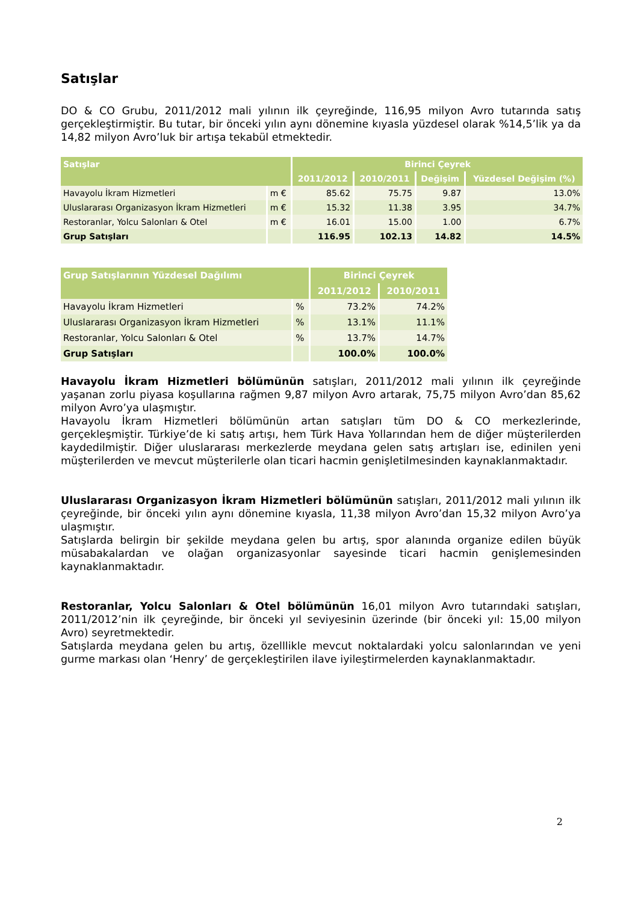Satışlar
DO & CO Grubu, 2011/2012 mali yılının ilk çeyreğinde, 116,95 milyon Avro tutarında satış gerçekleştirmiştir. Bu tutar, bir önceki yılın aynı dönemine kıyasla yüzdesel olarak %14,5’lik ya da 14,82 milyon Avro’luk bir artışa tekabül etmektedir.
| Satışlar | | Birinci Çeyrek | | | |
| --- | --- | --- | --- | --- | --- |
| | | 2011/2012 | 2010/2011 | Değişim | Yüzdesel Değişim (%) |
| Havayolu İkram Hizmetleri | m € | 85.62 | 75.75 | 9.87 | 13.0% |
| Uluslararası Organizasyon İkram Hizmetleri | m € | 15.32 | 11.38 | 3.95 | 34.7% |
| Restoranlar, Yolcu Salonları & Otel | m € | 16.01 | 15.00 | 1.00 | 6.7% |
| Grup Satışları | | 116.95 | 102.13 | 14.82 | 14.5% |
| Grup Satışlarının Yüzdesel Dağılımı | | Birinci Çeyrek | |
| --- | --- | --- | --- |
| | | 2011/2012 | 2010/2011 |
| Havayolu İkram Hizmetleri | % | 73.2% | 74.2% |
| Uluslararası Organizasyon İkram Hizmetleri | % | 13.1% | 11.1% |
| Restoranlar, Yolcu Salonları & Otel | % | 13.7% | 14.7% |
| Grup Satışları | | 100.0% | 100.0% |
Havayolu İkram Hizmetleri bölümünün satışları, 2011/2012 mali yılının ilk çeyreğinde yaşanan zorlu piyasa koşullarına rağmen 9,87 milyon Avro artarak, 75,75 milyon Avro’dan 85,62 milyon Avro’ya ulaşmıştır.
Havayolu İkram Hizmetleri bölümünün artan satışları tüm DO & CO merkezlerinde, gerçekleşmiştir. Türkiye’de ki satış artışı, hem Türk Hava Yollarından hem de diğer müşterilerden kaydedilmiştir. Diğer uluslararası merkezlerde meydana gelen satış artışları ise, edinilen yeni müşterilerden ve mevcut müşterilerle olan ticari hacmin genişletilmesinden kaynaklanmaktadır.
Uluslararası Organizasyon İkram Hizmetleri bölümünün satışları, 2011/2012 mali yılının ilk çeyreğinde, bir önceki yılın aynı dönemine kıyasla, 11,38 milyon Avro’dan 15,32 milyon Avro’ya ulaşmıştır.
Satışlarda belirgin bir şekilde meydana gelen bu artış, spor alanında organize edilen büyük müsabakalardan ve olağan organizasyonlar sayesinde ticari hacmin genişlemesinden kaynaklanmaktadır.
Restoranlar, Yolcu Salonları & Otel bölümünün 16,01 milyon Avro tutarındaki satışları, 2011/2012’nin ilk çeyreğinde, bir önceki yıl seviyesinin üzerinde (bir önceki yıl: 15,00 milyon Avro) seyretmektedir.
Satışlarda meydana gelen bu artış, özelllikle mevcut noktalardaki yolcu salonlarından ve yeni gurme markası olan ‘Henry’ de gerçekleştirilen ilave iyileştirmelerden kaynaklanmaktadır.
2